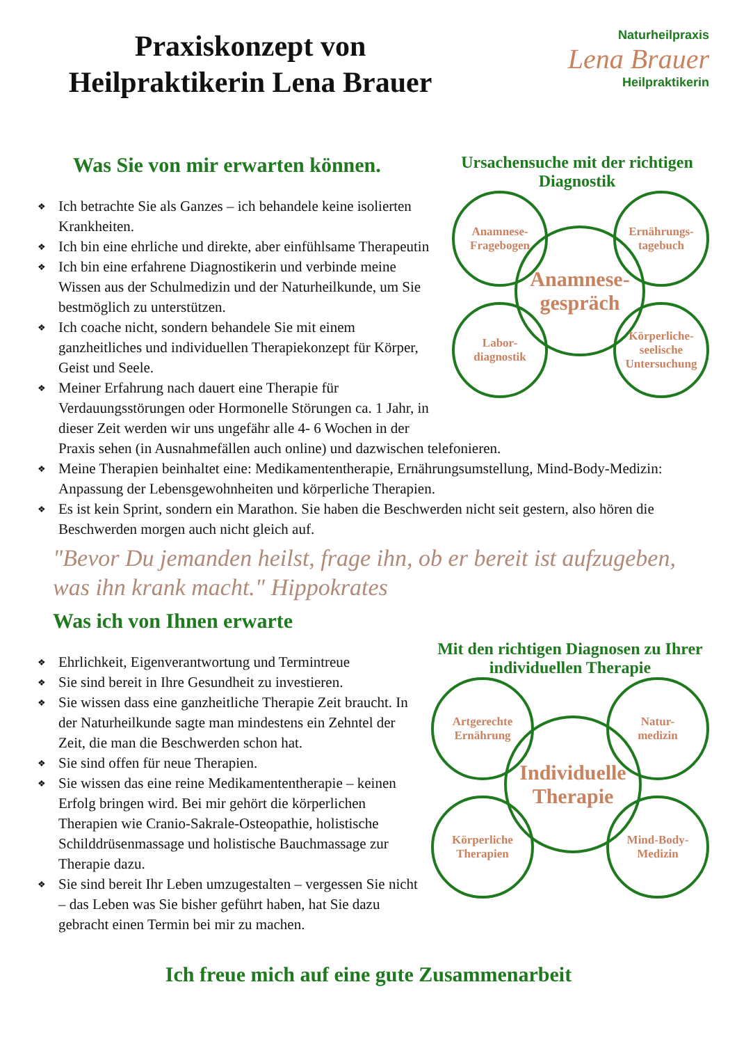Praxiskonzept von
Heilpraktikerin Lena Brauer
Naturheilpraxis
Lena Brauer
Heilpraktikerin
Ursachensuche mit der richtigen Diagnostik
Anamnese-
Fragebogen
Ernährungs-
tagebuch
Anamnese-
gespräch
Labor-
diagnostik
Körperliche-
seelische
Untersuchung
Was Sie von mir erwarten können.
❖ Ich betrachte Sie als Ganzes – ich behandele keine isolierten Krankheiten.
❖ Ich bin eine ehrliche und direkte, aber einfühlsame Therapeutin
❖ Ich bin eine erfahrene Diagnostikerin und verbinde meine Wissen aus der Schulmedizin und der Naturheilkunde, um Sie bestmöglich zu unterstützen.
❖ Ich coache nicht, sondern behandele Sie mit einem ganzheitliches und individuellen Therapiekonzept für Körper, Geist und Seele.
❖ Meiner Erfahrung nach dauert eine Therapie für Verdauungsstörungen oder Hormonelle Störungen ca. 1 Jahr, in dieser Zeit werden wir uns ungefähr alle 4- 6 Wochen in der Praxis sehen (in Ausnahmefällen auch online) und dazwischen telefonieren.
❖ Meine Therapien beinhaltet eine: Medikamententherapie, Ernährungsumstellung, Mind-Body-Medizin: Anpassung der Lebensgewohnheiten und körperliche Therapien.
❖ Es ist kein Sprint, sondern ein Marathon. Sie haben die Beschwerden nicht seit gestern, also hören die Beschwerden morgen auch nicht gleich auf.
"Bevor Du jemanden heilst, frage ihn, ob er bereit ist aufzugeben, was ihn krank macht." Hippokrates
Was ich von Ihnen erwarte
Mit den richtigen Diagnosen zu Ihrer individuellen Therapie
Artgerechte
Ernährung
Natur-
medizin
Individuelle
Therapie
Körperliche
Therapien
Mind-Body-
Medizin
❖ Ehrlichkeit, Eigenverantwortung und Termintreue
❖ Sie sind bereit in Ihre Gesundheit zu investieren.
❖ Sie wissen dass eine ganzheitliche Therapie Zeit braucht. In der Naturheilkunde sagte man mindestens ein Zehntel der Zeit, die man die Beschwerden schon hat.
❖ Sie sind offen für neue Therapien.
❖ Sie wissen das eine reine Medikamententherapie – keinen Erfolg bringen wird. Bei mir gehört die körperlichen Therapien wie Cranio-Sakrale-Osteopathie, holistische Schilddrüsenmassage und holistische Bauchmassage zur Therapie dazu.
❖ Sie sind bereit Ihr Leben umzugestalten – vergessen Sie nicht – das Leben was Sie bisher geführt haben, hat Sie dazu gebracht einen Termin bei mir zu machen.
Ich freue mich auf eine gute Zusammenarbeit